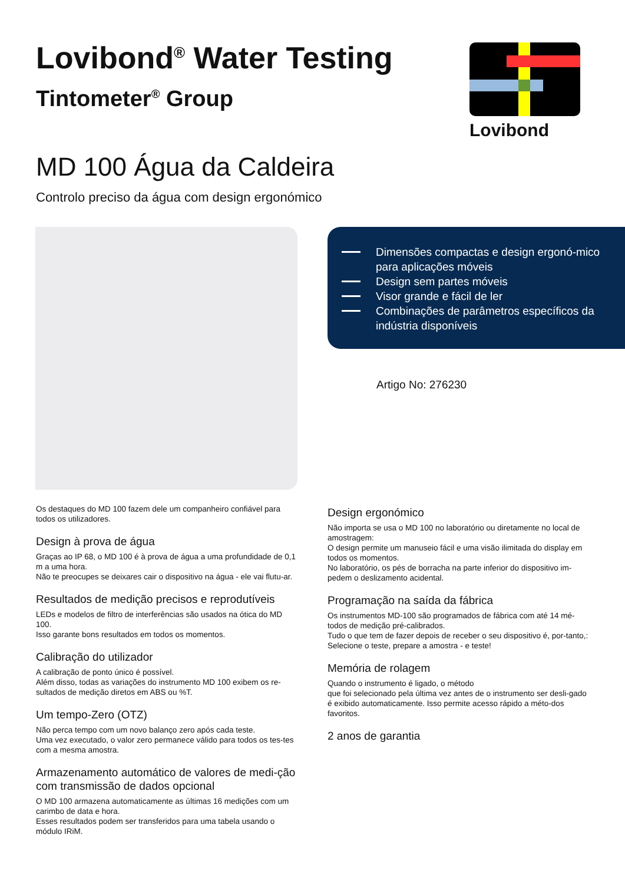Lovibond<sup>®</sup> Water Testing
Tintometer<sup>®</sup> Group
Lovibond
MD 100 Água da Caldeira
Controlo preciso da água com design ergonómico
Dimensões compactas e design ergonó-mico para aplicações móveis
Design sem partes móveis
Visor grande e fácil de ler
Combinações de parâmetros específicos da indústria disponíveis
Artigo No: 276230
Os destaques do MD 100 fazem dele um companheiro confiável para todos os utilizadores.
Design à prova de água
Graças ao IP 68, o MD 100 é à prova de água a uma profundidade de 0,1 m a uma hora.
Não te preocupes se deixares cair o dispositivo na água - ele vai flutu-ar.
Resultados de medição precisos e reprodutíveis
LEDs e modelos de filtro de interferências são usados na ótica do MD 100.
Isso garante bons resultados em todos os momentos.
Calibração do utilizador
A calibração de ponto único é possível.
Além disso, todas as variações do instrumento MD 100 exibem os re-sultados de medição diretos em ABS ou %T.
Um tempo-Zero (OTZ)
Não perca tempo com um novo balanço zero após cada teste.
Uma vez executado, o valor zero permanece válido para todos os tes-tes com a mesma amostra.
Armazenamento automático de valores de medi-ção com transmissão de dados opcional
O MD 100 armazena automaticamente as últimas 16 medições com um carimbo de data e hora.
Esses resultados podem ser transferidos para uma tabela usando o módulo IRiM.
Design ergonómico
Não importa se usa o MD 100 no laboratório ou diretamente no local de amostragem:
O design permite um manuseio fácil e uma visão ilimitada do display em todos os momentos.
No laboratório, os pés de borracha na parte inferior do dispositivo im-pedem o deslizamento acidental.
Programação na saída da fábrica
Os instrumentos MD-100 são programados de fábrica com até 14 mé-todos de medição pré-calibrados.
Tudo o que tem de fazer depois de receber o seu dispositivo é, por-tanto,: Selecione o teste, prepare a amostra - e teste!
Memória de rolagem
Quando o instrumento é ligado, o método
que foi selecionado pela última vez antes de o instrumento ser desli-gado é exibido automaticamente. Isso permite acesso rápido a méto-dos favoritos.
2 anos de garantia